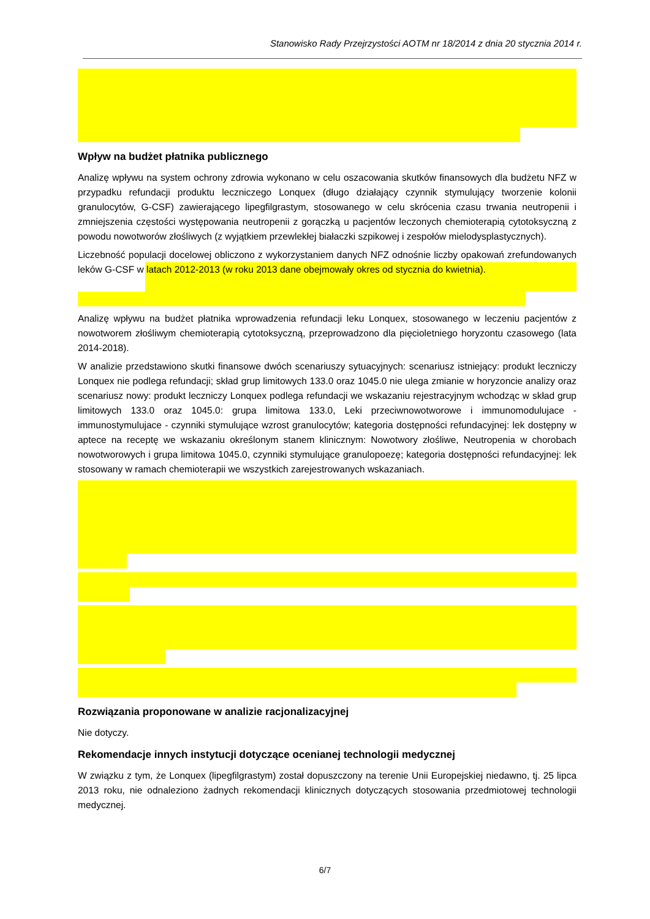Stanowisko Rady Przejrzystości AOTM nr 18/2014 z dnia 20 stycznia 2014 r.
Wpływ na budżet płatnika publicznego
Analizę wpływu na system ochrony zdrowia wykonano w celu oszacowania skutków finansowych dla budżetu NFZ w przypadku refundacji produktu leczniczego Lonquex (długo działający czynnik stymulujący tworzenie kolonii granulocytów, G-CSF) zawierającego lipegfilgrastym, stosowanego w celu skrócenia czasu trwania neutropenii i zmniejszenia częstości występowania neutropenii z gorączką u pacjentów leczonych chemioterapią cytotoksyczną z powodu nowotworów złośliwych (z wyjątkiem przewlekłej białaczki szpikowej i zespołów mielodysplastycznych).
Liczebność populacji docelowej obliczono z wykorzystaniem danych NFZ odnośnie liczby opakowań zrefundowanych leków G-CSF w latach 2012-2013 (w roku 2013 dane obejmowały okres od stycznia do kwietnia).
Analizę wpływu na budżet płatnika wprowadzenia refundacji leku Lonquex, stosowanego w leczeniu pacjentów z nowotworem złośliwym chemioterapią cytotoksyczną, przeprowadzono dla pięcioletniego horyzontu czasowego (lata 2014-2018).
W analizie przedstawiono skutki finansowe dwóch scenariuszy sytuacyjnych: scenariusz istniejący: produkt leczniczy Lonquex nie podlega refundacji; skład grup limitowych 133.0 oraz 1045.0 nie ulega zmianie w horyzoncie analizy oraz scenariusz nowy: produkt leczniczy Lonquex podlega refundacji we wskazaniu rejestracyjnym wchodząc w skład grup limitowych 133.0 oraz 1045.0: grupa limitowa 133.0, Leki przeciwnowotworowe i immunomodulujace - immunostymulujace - czynniki stymulujące wzrost granulocytów; kategoria dostępności refundacyjnej: lek dostępny w aptece na receptę we wskazaniu określonym stanem klinicznym: Nowotwory złośliwe, Neutropenia w chorobach nowotworowych i grupa limitowa 1045.0, czynniki stymulujące granulopoezę; kategoria dostępności refundacyjnej: lek stosowany w ramach chemioterapii we wszystkich zarejestrowanych wskazaniach.
Rozwiązania proponowane w analizie racjonalizacyjnej
Nie dotyczy.
Rekomendacje innych instytucji dotyczące ocenianej technologii medycznej
W związku z tym, że Lonquex (lipegfilgrastym) został dopuszczony na terenie Unii Europejskiej niedawno, tj. 25 lipca 2013 roku, nie odnaleziono żadnych rekomendacji klinicznych dotyczących stosowania przedmiotowej technologii medycznej.
6/7